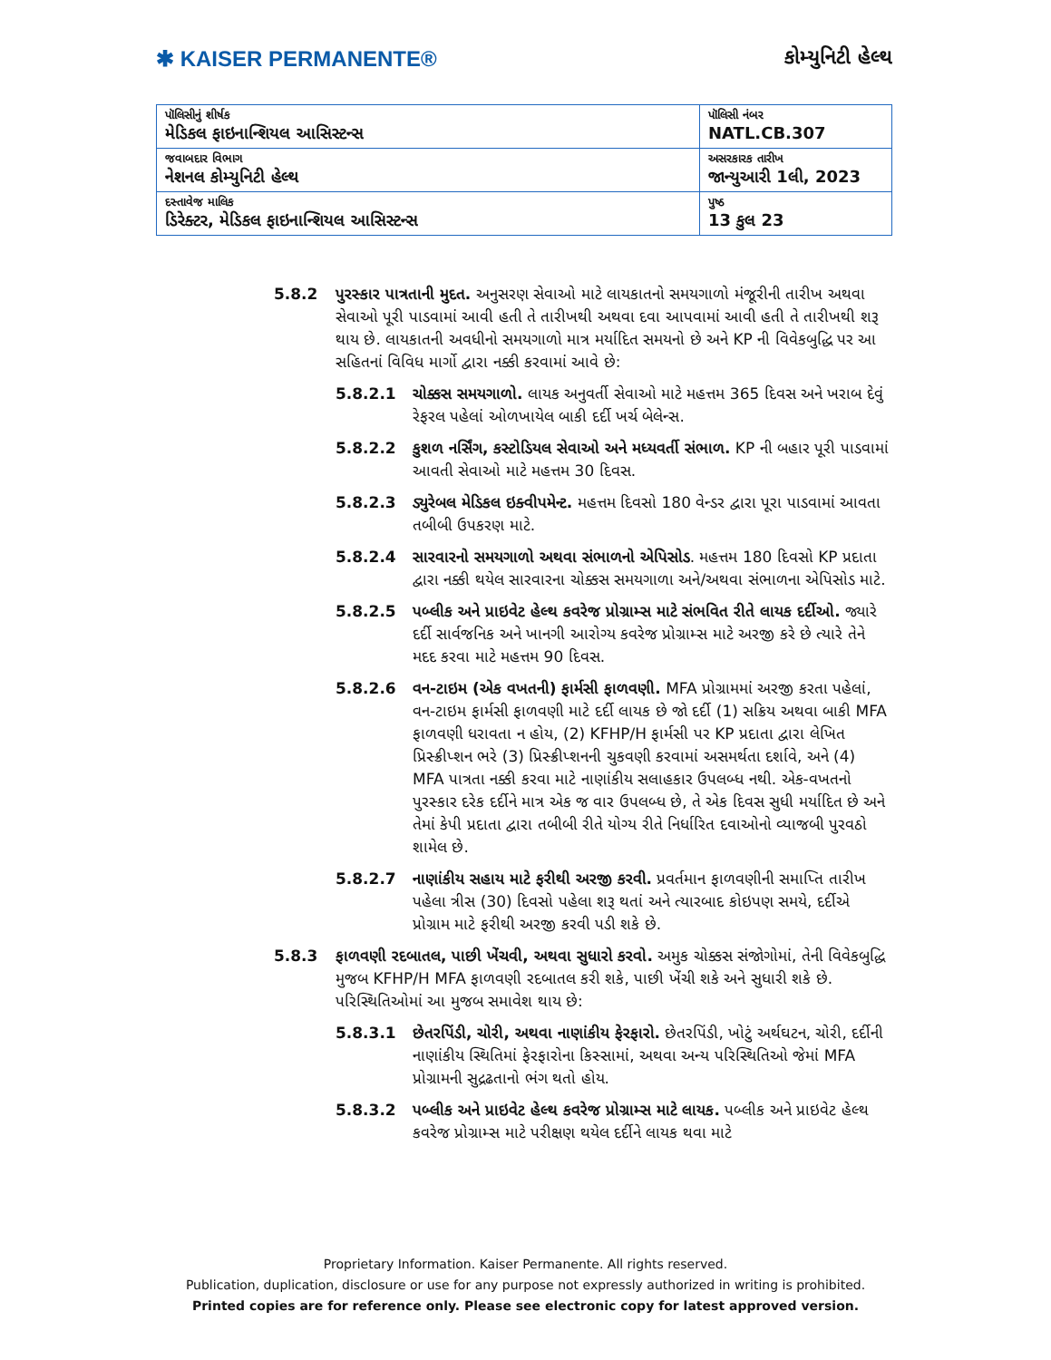✱ KAISER PERMANENTE®
કોમ્યુનિટી હેલ્થ
| પૉલિસીનું શીર્ષક મેડિકલ ફાઇનાન્શિયલ આસિસ્ટન્સ | પૉલિસી નંબર NATL.CB.307 |
| જવાબદાર વિભાગ નેશનલ કોમ્યુનિટી હેલ્થ | અસરકારક તારીખ જાન્યુઆરી 1લી, 2023 |
| દસ્તાવેજ માલિક ડિરેક્ટર, મેડિકલ ફાઇનાન્શિયલ આસિસ્ટન્સ | પુષ્ઠ 13 કુલ 23 |
5.8.2 પુરસ્કાર પાત્રતાની મુદત. અનુસરણ સેવાઓ માટે લાયકાતનો સમયગાળો મંજૂરીની તારીખ અથવા સેવાઓ પૂરી પાડવામાં આવી હતી તે તારીખથી અથવા દવા આપવામાં આવી હતી તે તારીખથી શરૂ થાય છે. લાયકાતની અવધીનો સમયગાળો માત્ર મર્યાદિત સમયનો છે અને KP ની વિવેકબુદ્ધિ પર આ સહિતનાં વિવિધ માર્ગો દ્વારા નક્કી કરવામાં આવે છે:
5.8.2.1 ચોક્કસ સમયગાળો. લાયક અનુવર્તી સેવાઓ માટે મહત્તમ 365 દિવસ અને ખરાબ દેવું રેફરલ પહેલાં ઓળખાયેલ બાકી દર્દી ખર્ચ બેલેન્સ.
5.8.2.2 કુશળ નર્સિંગ, કસ્ટોડિયલ સેવાઓ અને મધ્યવર્તી સંભાળ. KP ની બહાર પૂરી પાડવામાં આવતી સેવાઓ માટે મહત્તમ 30 દિવસ.
5.8.2.3 ડ્યુરેબલ મેડિકલ ઇક્વીપમેન્ટ. મહત્તમ દિવસો 180 વેન્ડર દ્વારા પૂરા પાડવામાં આવતા તબીબી ઉપકરણ માટે.
5.8.2.4 સારવારનો સમયગાળો અથવા સંભાળનો એપિસોડ. મહત્તમ 180 દિવસો KP પ્રદાતા દ્વારા નક્કી થયેલ સારવારના ચોક્કસ સમયગાળા અને/અથવા સંભાળના એપિસોડ માટે.
5.8.2.5 પબ્લીક અને પ્રાઇવેટ હેલ્થ કવરેજ પ્રોગ્રામ્સ માટે સંભવિત રીતે લાયક દર્દીઓ. જ્યારે દર્દી સાર્વજનિક અને ખાનગી આરોગ્ય કવરેજ પ્રોગ્રામ્સ માટે અરજી કરે છે ત્યારે તેને મદદ કરવા માટે મહત્તમ 90 દિવસ.
5.8.2.6 વન-ટાઇમ (એક વખતની) ફાર્મસી ફાળવણી. MFA પ્રોગ્રામમાં અરજી કરતા પહેલાં, વન-ટાઇમ ફાર્મસી ફાળવણી માટે દર્દી લાયક છે જો દર્દી (1) સક્રિય અથવા બાકી MFA ફાળવણી ધરાવતા ન હોય, (2) KFHP/H ફાર્મસી પર KP પ્રદાતા દ્વારા લેખિત પ્રિસ્ક્રીપ્શન ભરે (3) પ્રિસ્ક્રીપ્શનની ચુકવણી કરવામાં અસમર્થતા દર્શાવે, અને (4) MFA પાત્રતા નક્કી કરવા માટે નાણાંકીય સલાહકાર ઉપલબ્ધ નથી. એક-વખતનો પુરસ્કાર દરેક દર્દીને માત્ર એક જ વાર ઉપલબ્ધ છે, તે એક દિવસ સુધી મર્યાદિત છે અને તેમાં કેપી પ્રદાતા દ્વારા તબીબી રીતે યોગ્ય રીતે નિર્ધારિત દવાઓનો વ્યાજબી પુરવઠો શામેલ છે.
5.8.2.7 નાણાંકીય સહાય માટે ફરીથી અરજી કરવી. પ્રવર્તમાન ફાળવણીની સમાપ્તિ તારીખ પહેલા ત્રીસ (30) દિવસો પહેલા શરૂ થતાં અને ત્યારબાદ કોઇપણ સમયે, દર્દીએ પ્રોગ્રામ માટે ફરીથી અરજી કરવી પડી શકે છે.
5.8.3 ફાળવણી રદબાતલ, પાછી ખેંચવી, અથવા સુધારો કરવો. અમુક ચોક્કસ સંજોગોમાં, તેની વિવેકબુદ્ધિ મુજબ KFHP/H MFA ફાળવણી રદબાતલ કરી શકે, પાછી ખેંચી શકે અને સુધારી શકે છે. પરિસ્થિતિઓમાં આ મુજબ સમાવેશ થાય છે:
5.8.3.1 છેતરપિંડી, ચોરી, અથવા નાણાંકીય ફેરફારો. છેતરપિંડી, ખોટું અર્થઘટન, ચોરી, દર્દીની નાણાંકીય સ્થિતિમાં ફેરફારોના કિસ્સામાં, અથવા અન્ય પરિસ્થિતિઓ જેમાં MFA પ્રોગ્રામની સુદ્રઢતાનો ભંગ થતો હોય.
5.8.3.2 પબ્લીક અને પ્રાઇવેટ હેલ્થ કવરેજ પ્રોગ્રામ્સ માટે લાયક. પબ્લીક અને પ્રાઇવેટ હેલ્થ કવરેજ પ્રોગ્રામ્સ માટે પરીક્ષણ થયેલ દર્દીને લાયક થવા માટે
Proprietary Information. Kaiser Permanente. All rights reserved.
Publication, duplication, disclosure or use for any purpose not expressly authorized in writing is prohibited.
Printed copies are for reference only. Please see electronic copy for latest approved version.